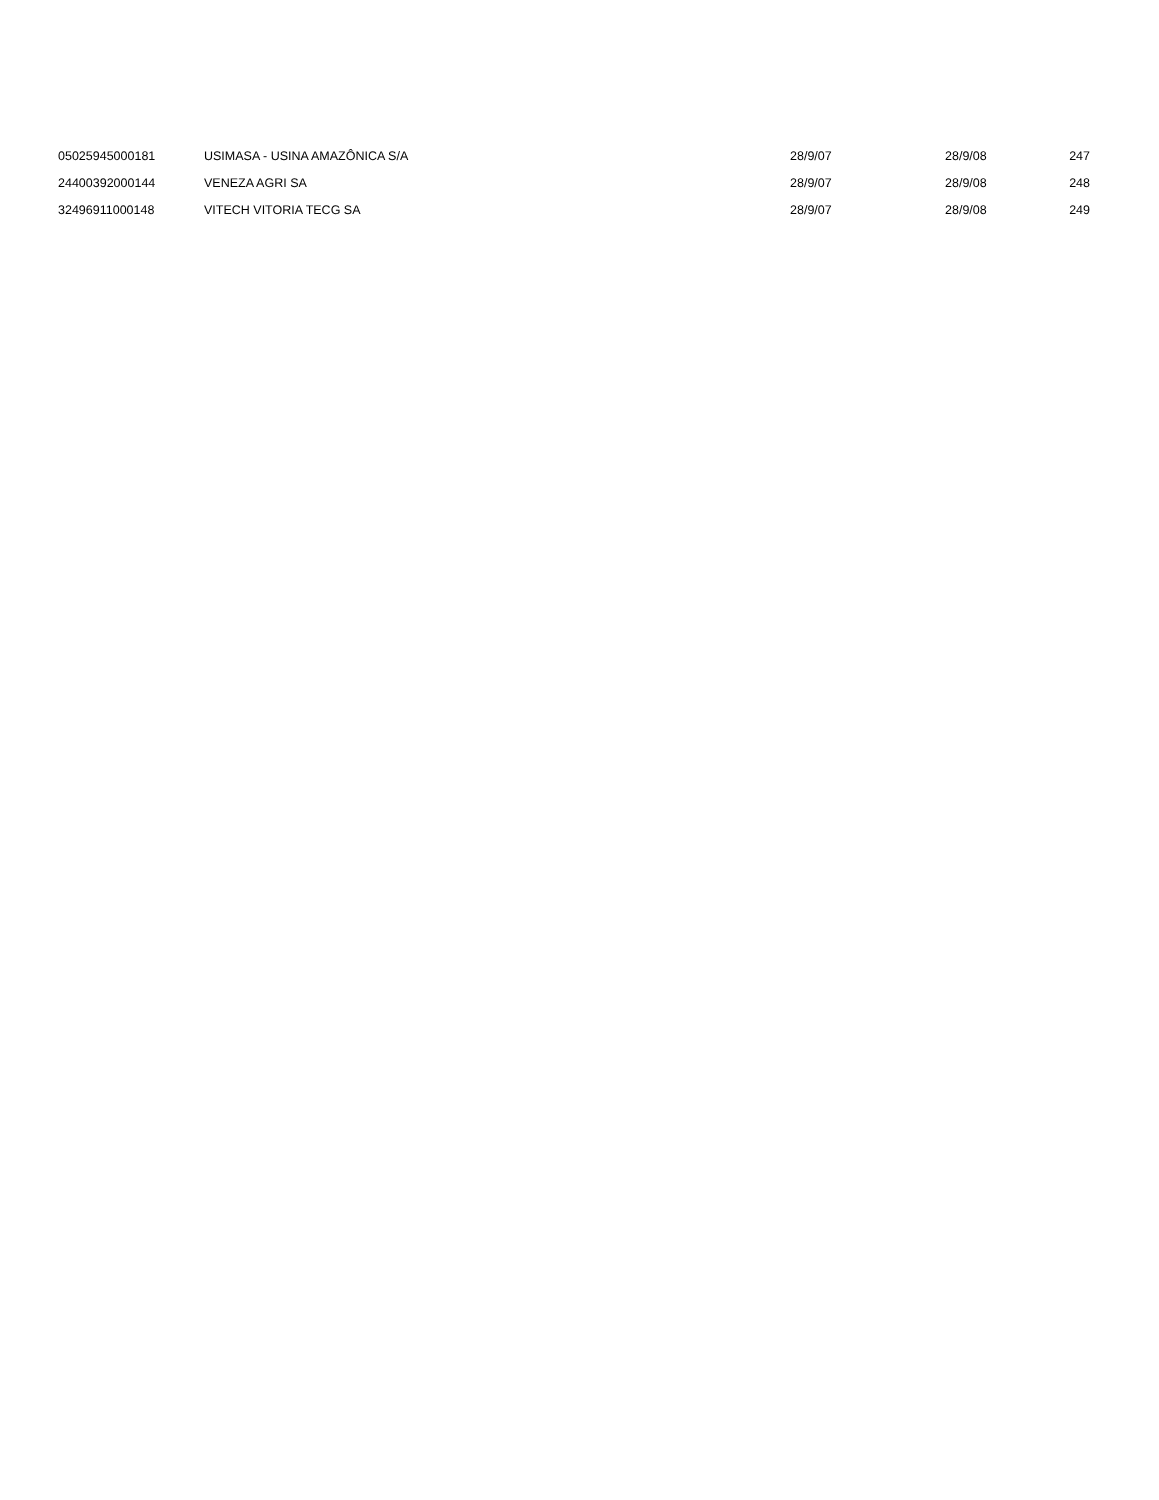| 05025945000181 | USIMASA - USINA AMAZÔNICA S/A | 28/9/07 | 28/9/08 | 247 |
| 24400392000144 | VENEZA AGRI SA | 28/9/07 | 28/9/08 | 248 |
| 32496911000148 | VITECH VITORIA TECG SA | 28/9/07 | 28/9/08 | 249 |